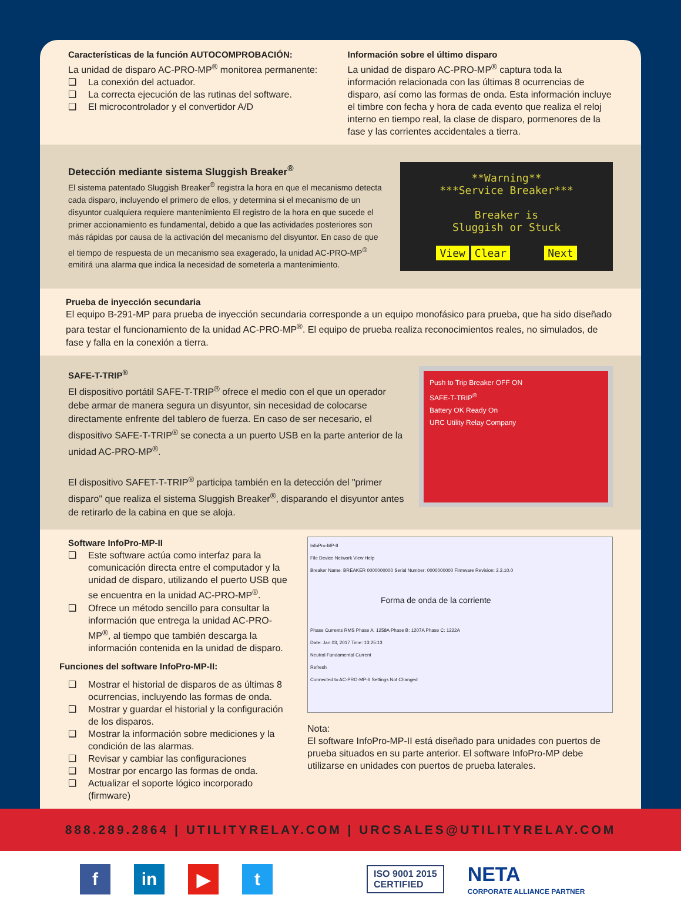Características de la función AUTOCOMPROBACIÓN:
La unidad de disparo AC-PRO-MP<sup>®</sup> monitorea permanente:
❑ La conexión del actuador.
❑ La correcta ejecución de las rutinas del software.
❑ El microcontrolador y el convertidor A/D
Información sobre el último disparo
La unidad de disparo AC-PRO-MP<sup>®</sup> captura toda la información relacionada con las últimas 8 ocurrencias de disparo, así como las formas de onda. Esta información incluye el timbre con fecha y hora de cada evento que realiza el reloj interno en tiempo real, la clase de disparo, pormenores de la fase y las corrientes accidentales a tierra.
Detección mediante sistema Sluggish Breaker<sup>®</sup>
El sistema patentado Sluggish Breaker<sup>®</sup> registra la hora en que el mecanismo detecta cada disparo, incluyendo el primero de ellos, y determina si el mecanismo de un disyuntor cualquiera requiere mantenimiento El registro de la hora en que sucede el primer accionamiento es fundamental, debido a que las actividades posteriores son más rápidas por causa de la activación del mecanismo del disyuntor. En caso de que el tiempo de respuesta de un mecanismo sea exagerado, la unidad AC-PRO-MP<sup>®</sup> emitirá una alarma que indica la necesidad de someterla a mantenimiento.
**Warning**
***Service Breaker***
Breaker is
Sluggish or Stuck
View Clear Next
Prueba de inyección secundaria
El equipo B-291-MP para prueba de inyección secundaria corresponde a un equipo monofásico para prueba, que ha sido diseñado para testar el funcionamiento de la unidad AC-PRO-MP<sup>®</sup>. El equipo de prueba realiza reconocimientos reales, no simulados, de fase y falla en la conexión a tierra.
SAFE-T-TRIP<sup>®</sup>
El dispositivo portátil SAFE-T-TRIP<sup>®</sup> ofrece el medio con el que un operador debe armar de manera segura un disyuntor, sin necesidad de colocarse directamente enfrente del tablero de fuerza. En caso de ser necesario, el dispositivo SAFE-T-TRIP<sup>®</sup> se conecta a un puerto USB en la parte anterior de la unidad AC-PRO-MP<sup>®</sup>.
El dispositivo SAFET-T-TRIP<sup>®</sup> participa también en la detección del "primer disparo" que realiza el sistema Sluggish Breaker<sup>®</sup>, disparando el disyuntor antes de retirarlo de la cabina en que se aloja.
Push to Trip Breaker OFF ON
SAFE-T-TRIP<sup>®</sup>
Battery OK Ready On
URC Utility Relay Company
Software InfoPro-MP-II
❑ Este software actúa como interfaz para la comunicación directa entre el computador y la unidad de disparo, utilizando el puerto USB que se encuentra en la unidad AC-PRO-MP<sup>®</sup>.
❑ Ofrece un método sencillo para consultar la información que entrega la unidad AC-PRO-MP<sup>®</sup>, al tiempo que también descarga la información contenida en la unidad de disparo.
Funciones del software InfoPro-MP-II:
❑ Mostrar el historial de disparos de as últimas 8 ocurrencias, incluyendo las formas de onda.
❑ Mostrar y guardar el historial y la configuración de los disparos.
❑ Mostrar la información sobre mediciones y la condición de las alarmas.
❑ Revisar y cambiar las configuraciones
❑ Mostrar por encargo las formas de onda.
❑ Actualizar el soporte lógico incorporado (firmware)
InfoPro-MP-II
File Device Network View Help
Breaker Name: BREAKER 0000000000 Serial Number: 0000000000 Firmware Revision: 2.3.10.0
Forma de onda de la corriente
Phase Currents RMS Phase A: 1258A Phase B: 1207A Phase C: 1222A
Date: Jan 03, 2017 Time: 13:25:13
Neutral Fundamental Current
Refresh
Connected to AC-PRO-MP-II Settings Not Changed
Nota:
El software InfoPro-MP-II está diseñado para unidades con puertos de prueba situados en su parte anterior. El software InfoPro-MP debe utilizarse en unidades con puertos de prueba laterales.
888.289.2864 | UTILITYRELAY.COM | URCSALES@UTILITYRELAY.COM
f in ▶ t
ISO 9001 2015
CERTIFIED
NETA
CORPORATE ALLIANCE PARTNER